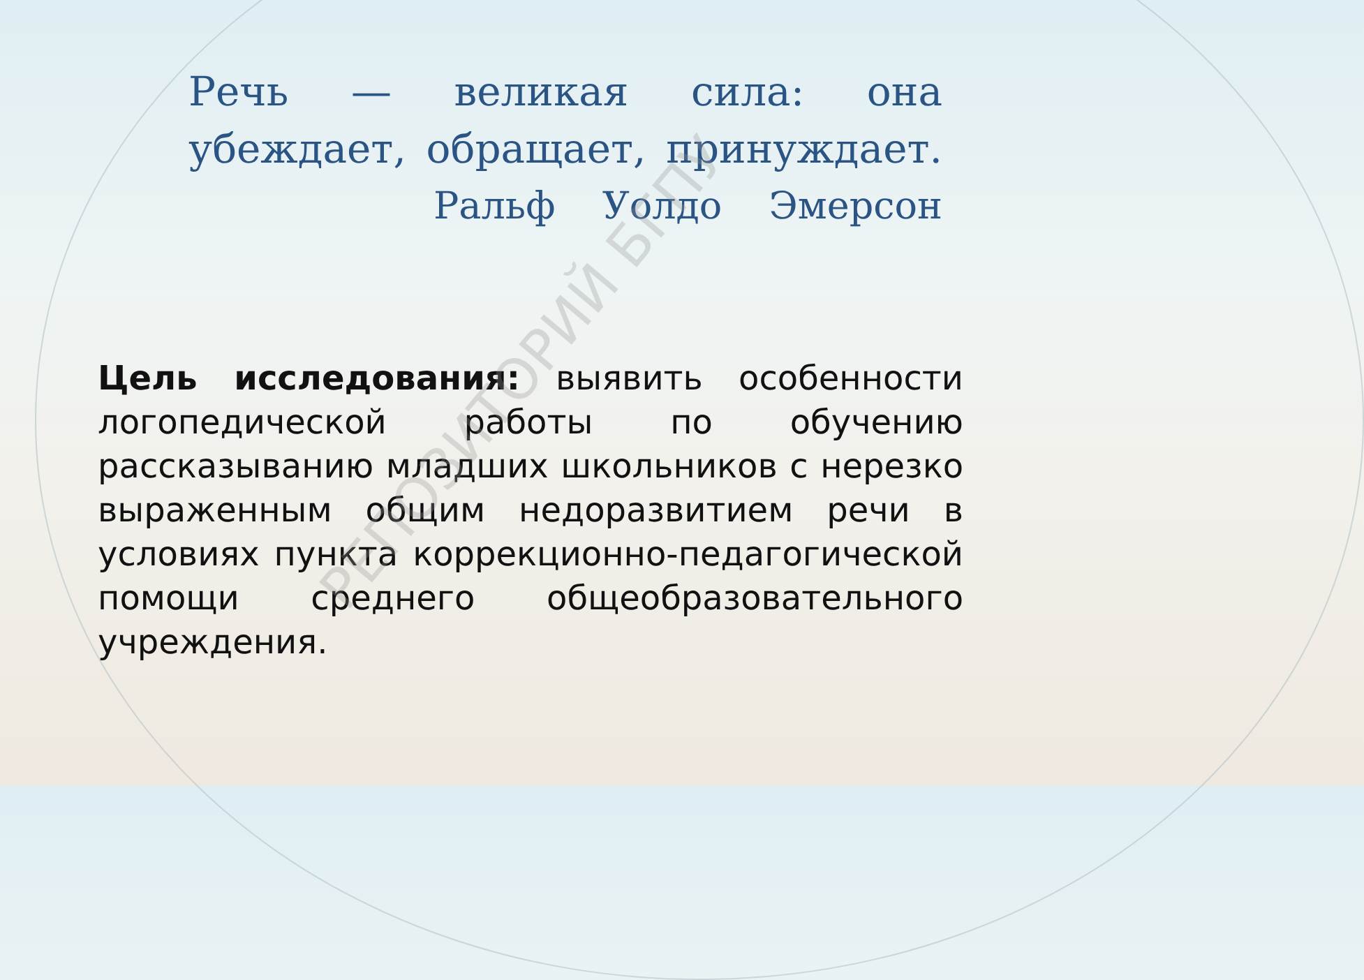Речь — великая сила: она убеждает, обращает, принуждает.
Ральф Уолдо Эмерсон
Цель исследования: выявить особенности логопедической работы по обучению рассказыванию младших школьников с нерезко выраженным общим недоразвитием речи в условиях пункта коррекционно-педагогической помощи среднего общеобразовательного учреждения.
РЕПОЗИТОРИЙ БГПУ